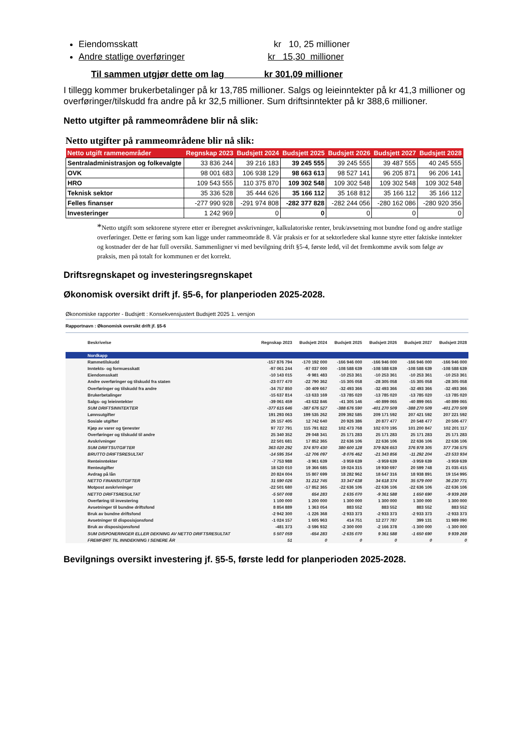Eiendomsskatt kr 10, 25 millioner
Andre statlige overføringer kr 15,30 millioner
Til sammen utgjør dette om lag kr 301,09 millioner
I tillegg kommer brukerbetalinger på kr 13,785 millioner. Salgs og leieinntekter på kr 41,3 millioner og overføringer/tilskudd fra andre på kr 32,5 millioner. Sum driftsinntekter på kr 388,6 millioner.
Netto utgifter på rammeområdene blir nå slik:
Netto utgifter på rammeområdene blir nå slik:
| Netto utgift rammeområder | Regnskap 2023 | Budsjett 2024 | Budsjett 2025 | Budsjett 2026 | Budsjett 2027 | Budsjett 2028 |
| --- | --- | --- | --- | --- | --- | --- |
| Sentraladministrasjon og folkevalgte | 33 836 244 | 39 216 183 | 39 245 555 | 39 245 555 | 39 487 555 | 40 245 555 |
| OVK | 98 001 683 | 106 938 129 | 98 663 613 | 98 527 141 | 96 205 871 | 96 206 141 |
| HRO | 109 543 555 | 110 375 870 | 109 302 548 | 109 302 548 | 109 302 548 | 109 302 548 |
| Teknisk sektor | 35 336 528 | 35 444 626 | 35 166 112 | 35 168 812 | 35 166 112 | 35 166 112 |
| Felles finanser | -277 990 928 | -291 974 808 | -282 377 828 | -282 244 056 | -280 162 086 | -280 920 356 |
| Investeringer | 1 242 969 | 0 | 0 | 0 | 0 | 0 |
*Netto utgift som sektorene styrere etter er iberegnet avskrivninger, kalkulatoriske renter, bruk/avsetning mot bundne fond og andre statlige overføringer. Dette er føring som kan ligge under rammeområde 8. Vår praksis er for at sektorledere skal kunne styre etter faktiske inntekter og kostnader der de har full oversikt. Sammenligner vi med bevilgning drift §5-4, første ledd, vil det fremkomme avvik som følge av praksis, men på totalt for kommunen er det korrekt.
Driftsregnskapet og investeringsregnskapet
Økonomisk oversikt drift jf. §5-6, for planperioden 2025-2028.
Økonomiske rapporter - Budsjett : Konsekvensjustert Budsjett 2025 1. versjon
Rapportnavn : Økonomisk oversikt drift jf. §5-6
| Beskrivelse | Regnskap 2023 | Budsjett 2024 | Budsjett 2025 | Budsjett 2026 | Budsjett 2027 | Budsjett 2028 |
| --- | --- | --- | --- | --- | --- | --- |
| Nordkapp | | | | | | |
| Rammetilskudd | -157 876 794 | -170 192 000 | -166 946 000 | -166 946 000 | -166 946 000 | -166 946 000 |
| Inntekts- og formuesskatt | -97 061 244 | -97 037 000 | -108 588 639 | -108 588 639 | -108 588 639 | -108 588 639 |
| Eiendomsskatt | -10 143 015 | -9 981 483 | -10 253 361 | -10 253 361 | -10 253 361 | -10 253 361 |
| Andre overføringer og tilskudd fra staten | -23 077 470 | -22 790 362 | -15 305 058 | -28 305 058 | -15 305 058 | -28 305 058 |
| Overføringer og tilskudd fra andre | -34 757 850 | -30 409 667 | -32 493 366 | -32 493 366 | -32 493 366 | -32 493 366 |
| Brukerbetalinger | -15 637 814 | -13 633 169 | -13 785 020 | -13 785 020 | -13 785 020 | -13 785 020 |
| Salgs- og leieinntekter | -39 061 459 | -43 632 846 | -41 305 146 | -40 899 065 | -40 899 065 | -40 899 065 |
| SUM DRIFTSINNTEKTER | -377 615 646 | -387 676 527 | -388 676 590 | -401 270 509 | -388 270 509 | -401 270 509 |
| Lønnsutgifter | 191 293 063 | 199 535 262 | 209 392 585 | 209 171 592 | 207 421 592 | 207 221 592 |
| Sosiale utgifter | 26 157 405 | 12 742 640 | 20 926 386 | 20 877 477 | 20 548 477 | 20 506 477 |
| Kjøp av varer og tjenester | 97 727 791 | 115 791 822 | 102 473 768 | 102 070 195 | 101 200 847 | 102 201 117 |
| Overføringer og tilskudd til andre | 25 340 352 | 29 048 341 | 25 171 283 | 25 171 283 | 25 171 283 | 25 171 283 |
| Avskrivninger | 22 501 681 | 17 852 365 | 22 636 106 | 22 636 106 | 22 636 106 | 22 636 106 |
| SUM DRIFTSUTGIFTER | 363 020 292 | 374 970 430 | 380 600 128 | 379 926 653 | 376 978 305 | 377 736 575 |
| BRUTTO DRIFTSRESULTAT | -14 595 354 | -12 706 097 | -8 076 462 | -21 343 856 | -11 292 204 | -23 533 934 |
| Renteinntekter | -7 753 988 | -3 961 639 | -3 959 639 | -3 959 639 | -3 959 639 | -3 959 639 |
| Renteutgifter | 18 520 010 | 19 366 685 | 19 024 315 | 19 930 697 | 20 599 748 | 21 035 415 |
| Avdrag på lån | 20 824 004 | 15 807 699 | 18 282 962 | 18 647 316 | 18 938 891 | 19 154 995 |
| NETTO FINANSUTGIFTER | 31 590 026 | 31 212 745 | 33 347 638 | 34 618 374 | 35 579 000 | 36 230 771 |
| Motpost avskrivninger | -22 501 680 | -17 852 365 | -22 636 106 | -22 636 106 | -22 636 106 | -22 636 106 |
| NETTO DRIFTSRESULTAT | -5 507 008 | 654 283 | 2 635 070 | -9 361 588 | 1 650 690 | -9 939 269 |
| Overføring til investering | 1 100 000 | 1 200 000 | 1 300 000 | 1 300 000 | 1 300 000 | 1 300 000 |
| Avsetninger til bundne driftsfond | 8 854 889 | 1 363 054 | 883 552 | 883 552 | 883 552 | 883 552 |
| Bruk av bundne driftsfond | -2 942 300 | -1 226 368 | -2 933 373 | -2 933 373 | -2 933 373 | -2 933 373 |
| Avsetninger til disposisjonsfond | -1 024 157 | 1 605 963 | 414 751 | 12 277 787 | 399 131 | 11 989 090 |
| Bruk av disposisjonsfond | -481 373 | -3 596 932 | -2 300 000 | -2 166 378 | -1 300 000 | -1 300 000 |
| SUM DISPONERINGER ELLER DEKNING AV NETTO DRIFTSRESULTAT | 5 507 059 | -654 283 | -2 635 070 | 9 361 588 | -1 650 690 | 9 939 269 |
| FREMFØRT TIL INNDEKNING I SENERE ÅR | 51 | 0 | 0 | 0 | 0 | 0 |
Bevilgnings oversikt investering jf. §5-5, første ledd for planperioden 2025-2028.